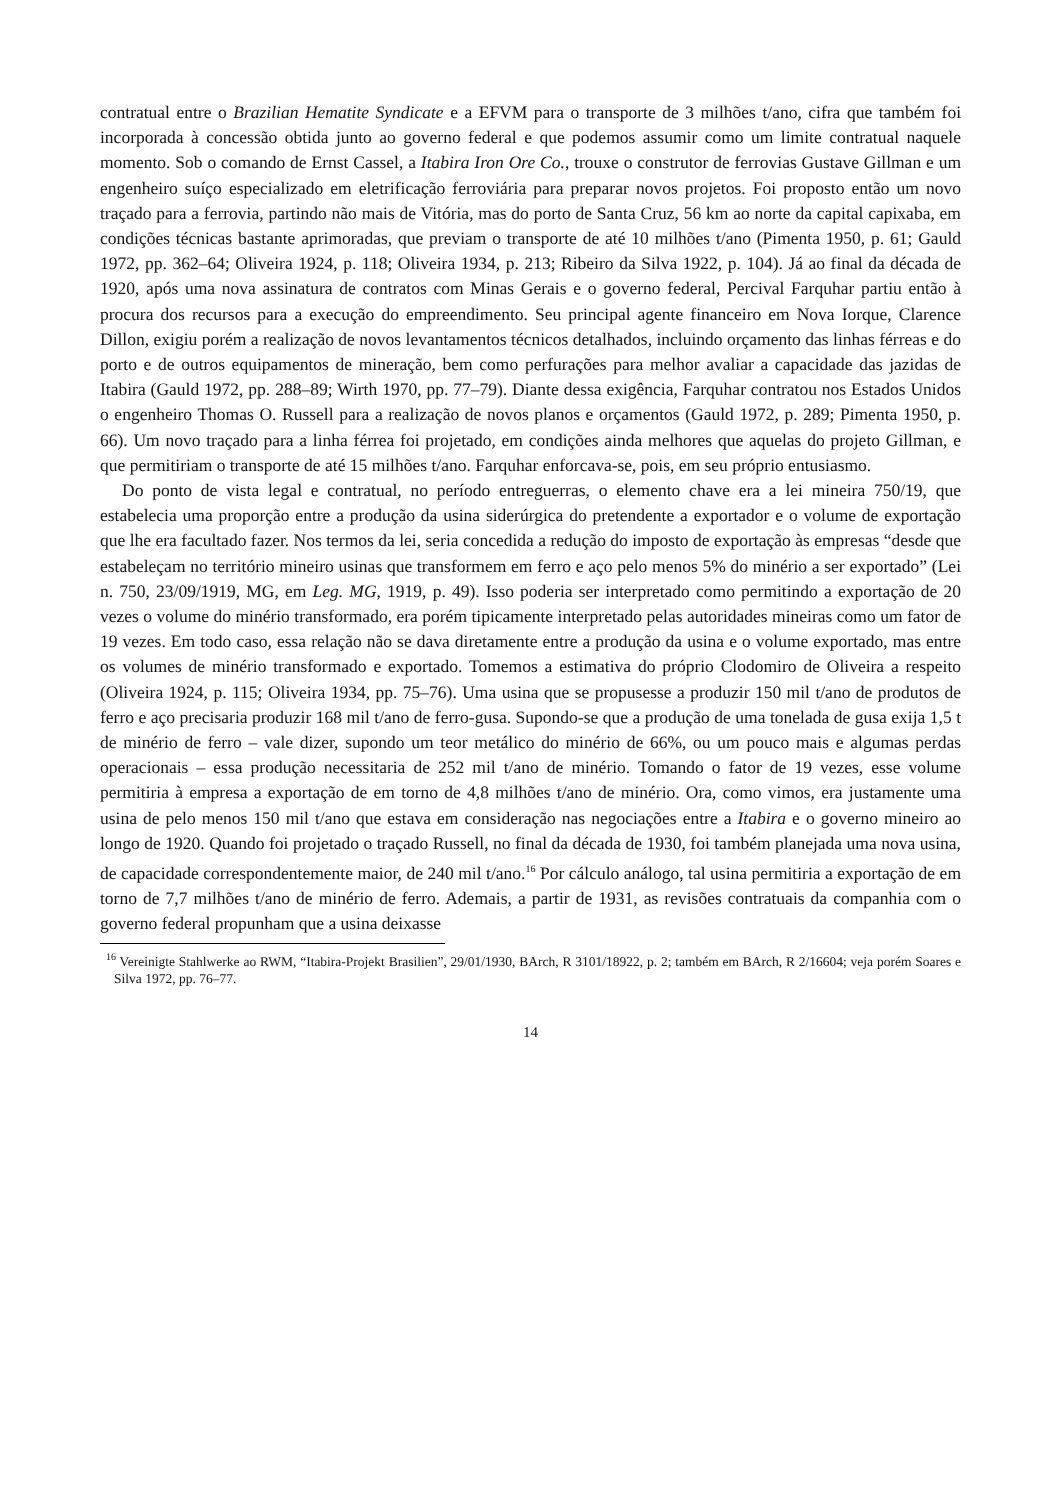contratual entre o Brazilian Hematite Syndicate e a EFVM para o transporte de 3 milhões t/ano, cifra que também foi incorporada à concessão obtida junto ao governo federal e que podemos assumir como um limite contratual naquele momento. Sob o comando de Ernst Cassel, a Itabira Iron Ore Co., trouxe o construtor de ferrovias Gustave Gillman e um engenheiro suíço especializado em eletrificação ferroviária para preparar novos projetos. Foi proposto então um novo traçado para a ferrovia, partindo não mais de Vitória, mas do porto de Santa Cruz, 56 km ao norte da capital capixaba, em condições técnicas bastante aprimoradas, que previam o transporte de até 10 milhões t/ano (Pimenta 1950, p. 61; Gauld 1972, pp. 362–64; Oliveira 1924, p. 118; Oliveira 1934, p. 213; Ribeiro da Silva 1922, p. 104). Já ao final da década de 1920, após uma nova assinatura de contratos com Minas Gerais e o governo federal, Percival Farquhar partiu então à procura dos recursos para a execução do empreendimento. Seu principal agente financeiro em Nova Iorque, Clarence Dillon, exigiu porém a realização de novos levantamentos técnicos detalhados, incluindo orçamento das linhas férreas e do porto e de outros equipamentos de mineração, bem como perfurações para melhor avaliar a capacidade das jazidas de Itabira (Gauld 1972, pp. 288–89; Wirth 1970, pp. 77–79). Diante dessa exigência, Farquhar contratou nos Estados Unidos o engenheiro Thomas O. Russell para a realização de novos planos e orçamentos (Gauld 1972, p. 289; Pimenta 1950, p. 66). Um novo traçado para a linha férrea foi projetado, em condições ainda melhores que aquelas do projeto Gillman, e que permitiriam o transporte de até 15 milhões t/ano. Farquhar enforcava-se, pois, em seu próprio entusiasmo.
Do ponto de vista legal e contratual, no período entreguerras, o elemento chave era a lei mineira 750/19, que estabelecia uma proporção entre a produção da usina siderúrgica do pretendente a exportador e o volume de exportação que lhe era facultado fazer. Nos termos da lei, seria concedida a redução do imposto de exportação às empresas “desde que estabeleçam no território mineiro usinas que transformem em ferro e aço pelo menos 5% do minério a ser exportado” (Lei n. 750, 23/09/1919, MG, em Leg. MG, 1919, p. 49). Isso poderia ser interpretado como permitindo a exportação de 20 vezes o volume do minério transformado, era porém tipicamente interpretado pelas autoridades mineiras como um fator de 19 vezes. Em todo caso, essa relação não se dava diretamente entre a produção da usina e o volume exportado, mas entre os volumes de minério transformado e exportado. Tomemos a estimativa do próprio Clodomiro de Oliveira a respeito (Oliveira 1924, p. 115; Oliveira 1934, pp. 75–76). Uma usina que se propusesse a produzir 150 mil t/ano de produtos de ferro e aço precisaria produzir 168 mil t/ano de ferro-gusa. Supondo-se que a produção de uma tonelada de gusa exija 1,5 t de minério de ferro – vale dizer, supondo um teor metálico do minério de 66%, ou um pouco mais e algumas perdas operacionais – essa produção necessitaria de 252 mil t/ano de minério. Tomando o fator de 19 vezes, esse volume permitiria à empresa a exportação de em torno de 4,8 milhões t/ano de minério. Ora, como vimos, era justamente uma usina de pelo menos 150 mil t/ano que estava em consideração nas negociações entre a Itabira e o governo mineiro ao longo de 1920. Quando foi projetado o traçado Russell, no final da década de 1930, foi também planejada uma nova usina, de capacidade correspondentemente maior, de 240 mil t/ano.<sup>16</sup> Por cálculo análogo, tal usina permitiria a exportação de em torno de 7,7 milhões t/ano de minério de ferro. Ademais, a partir de 1931, as revisões contratuais da companhia com o governo federal propunham que a usina deixasse
<sup>16</sup> Vereinigte Stahlwerke ao RWM, “Itabira-Projekt Brasilien”, 29/01/1930, BArch, R 3101/18922, p. 2; também em BArch, R 2/16604; veja porém Soares e Silva 1972, pp. 76–77.
14